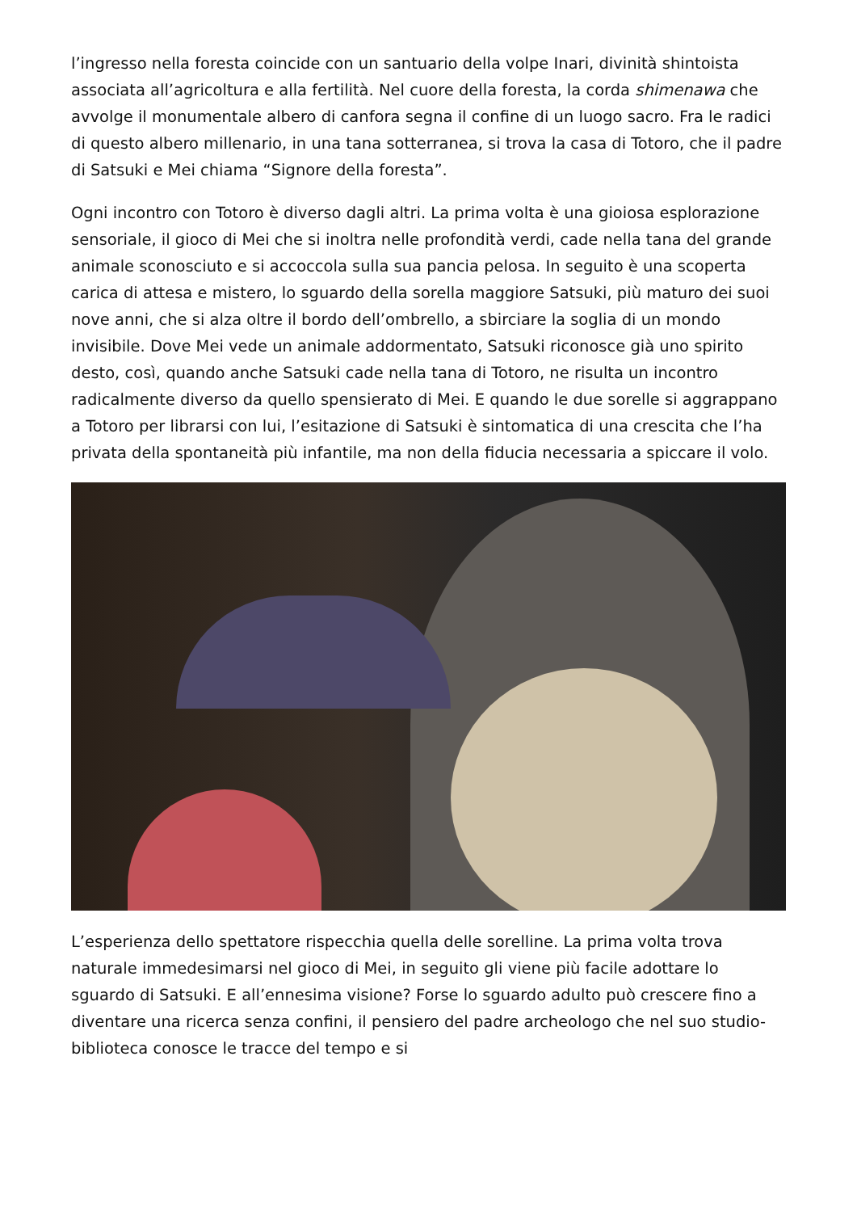l’ingresso nella foresta coincide con un santuario della volpe Inari, divinità shintoista associata all’agricoltura e alla fertilità. Nel cuore della foresta, la corda shimenawa che avvolge il monumentale albero di canfora segna il confine di un luogo sacro. Fra le radici di questo albero millenario, in una tana sotterranea, si trova la casa di Totoro, che il padre di Satsuki e Mei chiama “Signore della foresta”.
Ogni incontro con Totoro è diverso dagli altri. La prima volta è una gioiosa esplorazione sensoriale, il gioco di Mei che si inoltra nelle profondità verdi, cade nella tana del grande animale sconosciuto e si accoccola sulla sua pancia pelosa. In seguito è una scoperta carica di attesa e mistero, lo sguardo della sorella maggiore Satsuki, più maturo dei suoi nove anni, che si alza oltre il bordo dell’ombrello, a sbirciare la soglia di un mondo invisibile. Dove Mei vede un animale addormentato, Satsuki riconosce già uno spirito desto, così, quando anche Satsuki cade nella tana di Totoro, ne risulta un incontro radicalmente diverso da quello spensierato di Mei. E quando le due sorelle si aggrappano a Totoro per librarsi con lui, l’esitazione di Satsuki è sintomatica di una crescita che l’ha privata della spontaneità più infantile, ma non della fiducia necessaria a spiccare il volo.
L’esperienza dello spettatore rispecchia quella delle sorelline. La prima volta trova naturale immedesimarsi nel gioco di Mei, in seguito gli viene più facile adottare lo sguardo di Satsuki. E all’ennesima visione? Forse lo sguardo adulto può crescere fino a diventare una ricerca senza confini, il pensiero del padre archeologo che nel suo studio-biblioteca conosce le tracce del tempo e si